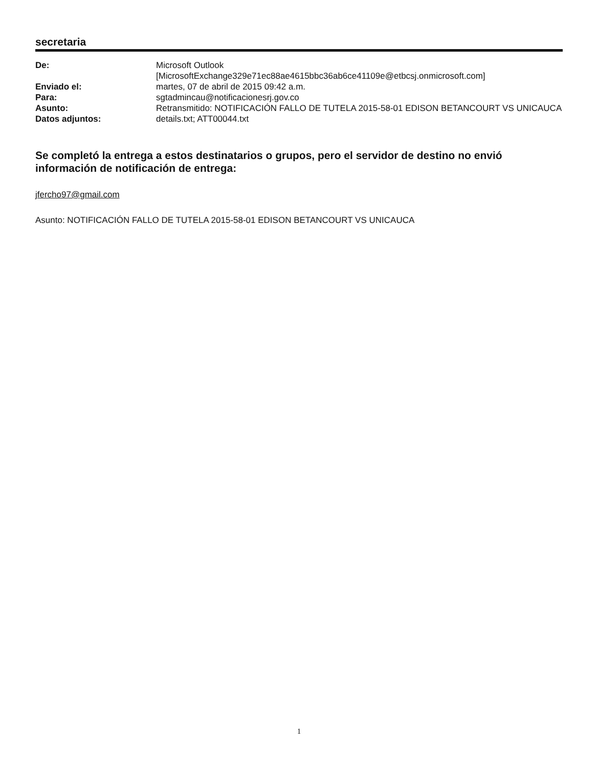secretaria
| De: | Microsoft Outlook [MicrosoftExchange329e71ec88ae4615bbc36ab6ce41109e@etbcsj.onmicrosoft.com] |
| Enviado el: | martes, 07 de abril de 2015 09:42 a.m. |
| Para: | sgtadmincau@notificacionesrj.gov.co |
| Asunto: | Retransmitido: NOTIFICACIÓN FALLO DE TUTELA 2015-58-01 EDISON BETANCOURT VS UNICAUCA |
| Datos adjuntos: | details.txt; ATT00044.txt |
Se completó la entrega a estos destinatarios o grupos, pero el servidor de destino no envió información de notificación de entrega:
jfercho97@gmail.com
Asunto: NOTIFICACIÓN FALLO DE TUTELA 2015-58-01 EDISON BETANCOURT VS UNICAUCA
1